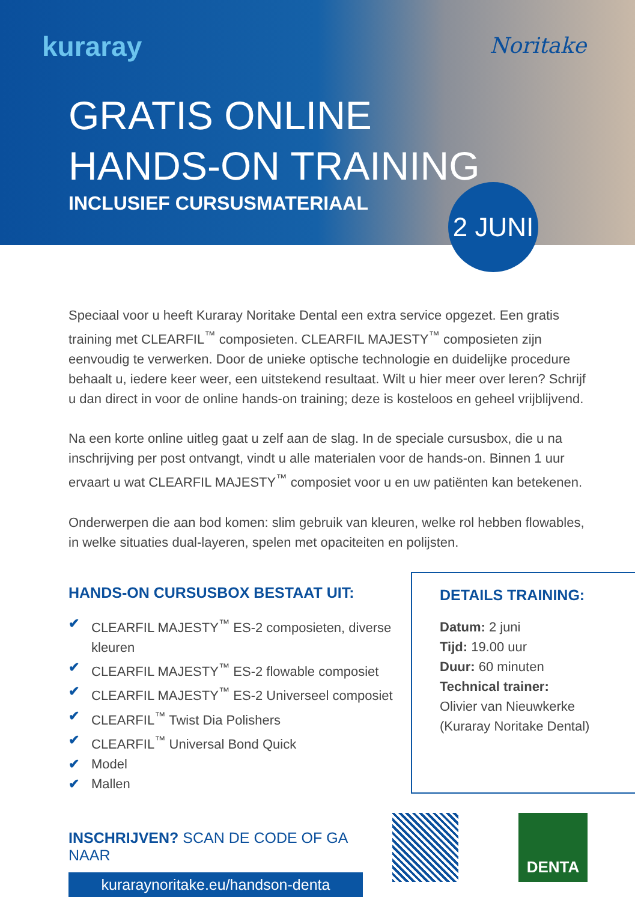kuraray Noritake
GRATIS ONLINE
HANDS-ON TRAINING
INCLUSIEF CURSUSMATERIAAL
2 JUNI
Speciaal voor u heeft Kuraray Noritake Dental een extra service opgezet. Een gratis training met CLEARFIL<sup>™</sup> composieten. CLEARFIL MAJESTY<sup>™</sup> composieten zijn eenvoudig te verwerken. Door de unieke optische technologie en duidelijke procedure behaalt u, iedere keer weer, een uitstekend resultaat. Wilt u hier meer over leren? Schrijf u dan direct in voor de online hands-on training; deze is kosteloos en geheel vrijblijvend.
Na een korte online uitleg gaat u zelf aan de slag. In de speciale cursusbox, die u na inschrijving per post ontvangt, vindt u alle materialen voor de hands-on. Binnen 1 uur ervaart u wat CLEARFIL MAJESTY<sup>™</sup> composiet voor u en uw patiënten kan betekenen.
Onderwerpen die aan bod komen: slim gebruik van kleuren, welke rol hebben flowables, in welke situaties dual-layeren, spelen met opaciteiten en polijsten.
HANDS-ON CURSUSBOX BESTAAT UIT:
✔ CLEARFIL MAJESTY<sup>™</sup> ES-2 composieten, diverse kleuren
✔ CLEARFIL MAJESTY<sup>™</sup> ES-2 flowable composiet
✔ CLEARFIL MAJESTY<sup>™</sup> ES-2 Universeel composiet
✔ CLEARFIL<sup>™</sup> Twist Dia Polishers
✔ CLEARFIL<sup>™</sup> Universal Bond Quick
✔ Model
✔ Mallen
DETAILS TRAINING:
Datum: 2 juni
Tijd: 19.00 uur
Duur: 60 minuten
Technical trainer:
Olivier van Nieuwkerke
(Kuraray Noritake Dental)
INSCHRIJVEN? SCAN DE CODE OF GA NAAR
kuraraynoritake.eu/handson-denta
DENTA